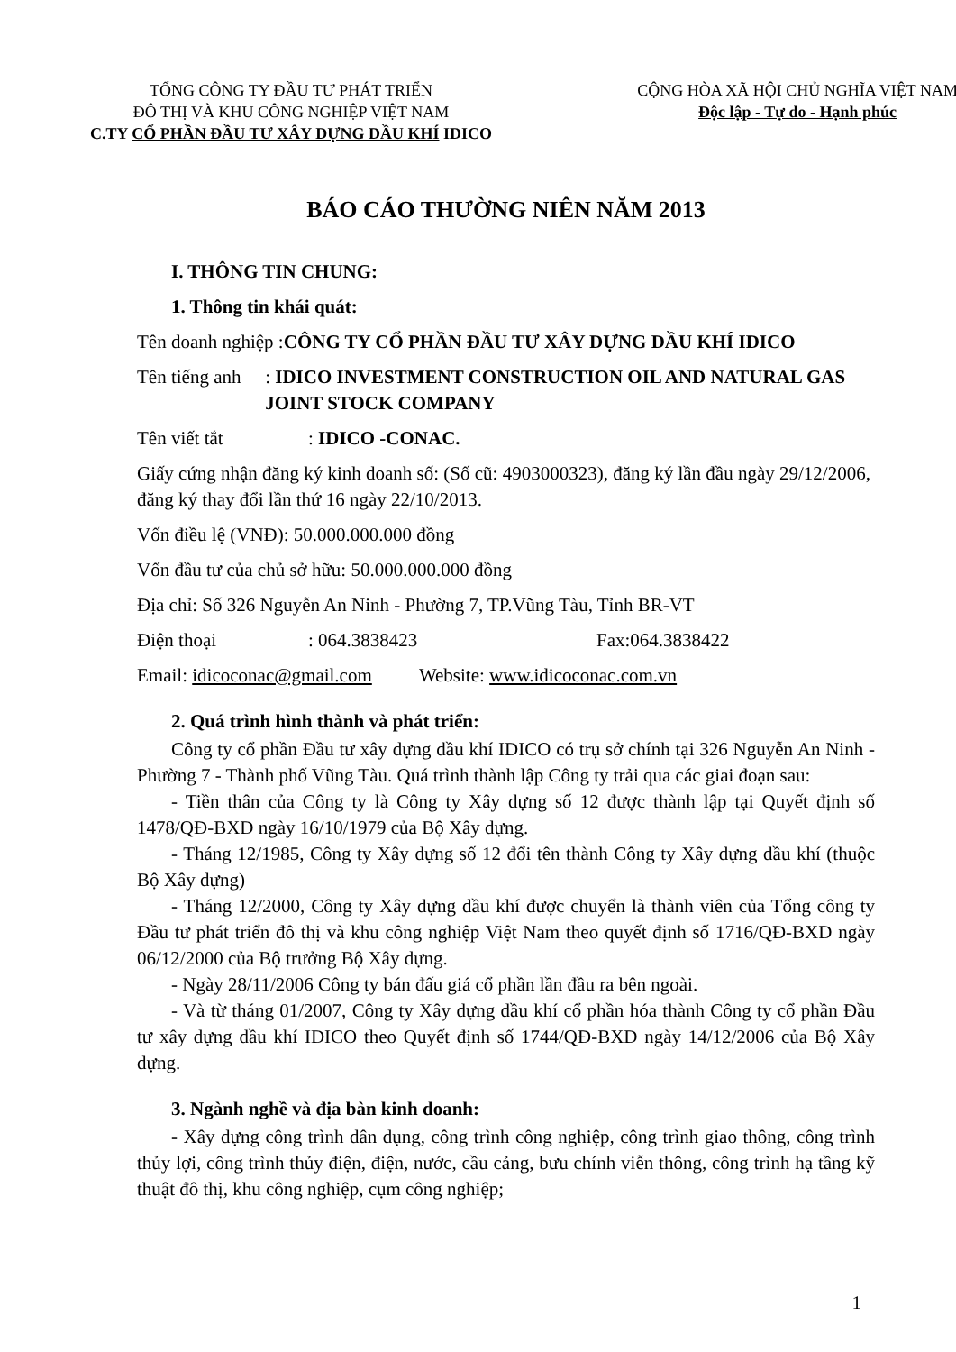TỔNG CÔNG TY ĐẦU TƯ PHÁT TRIỂN
ĐÔ THỊ VÀ KHU CÔNG NGHIỆP VIỆT NAM
C.TY CỔ PHẦN ĐẦU TƯ XÂY DỰNG DẦU KHÍ IDICO
CỘNG HÒA XÃ HỘI CHỦ NGHĨA VIỆT NAM
Độc lập - Tự do - Hạnh phúc
BÁO CÁO THƯỜNG NIÊN NĂM 2013
I. THÔNG TIN CHUNG:
1. Thông tin khái quát:
Tên doanh nghiệp :CÔNG TY CỔ PHẦN ĐẦU TƯ XÂY DỰNG DẦU KHÍ IDICO
Tên tiếng anh: IDICO INVESTMENT CONSTRUCTION OIL AND NATURAL GAS JOINT STOCK COMPANY
Tên viết tắt: IDICO -CONAC.
Giấy cứng nhận đăng ký kinh doanh số: (Số cũ: 4903000323), đăng ký lần đầu ngày 29/12/2006, đăng ký thay đổi lần thứ 16 ngày 22/10/2013.
Vốn điều lệ (VNĐ): 50.000.000.000 đồng
Vốn đầu tư của chủ sở hữu: 50.000.000.000 đồng
Địa chỉ: Số 326 Nguyễn An Ninh - Phường 7, TP.Vũng Tàu, Tỉnh BR-VT
Điện thoại: 064.3838423 Fax:064.3838422
Email: idicoconac@gmail.com Website: www.idicoconac.com.vn
2. Quá trình hình thành và phát triển:
Công ty cổ phần Đầu tư xây dựng dầu khí IDICO có trụ sở chính tại 326 Nguyễn An Ninh - Phường 7 - Thành phố Vũng Tàu. Quá trình thành lập Công ty trải qua các giai đoạn sau:
- Tiền thân của Công ty là Công ty Xây dựng số 12 được thành lập tại Quyết định số 1478/QĐ-BXD ngày 16/10/1979 của Bộ Xây dựng.
- Tháng 12/1985, Công ty Xây dựng số 12 đổi tên thành Công ty Xây dựng dầu khí (thuộc Bộ Xây dựng)
- Tháng 12/2000, Công ty Xây dựng dầu khí được chuyển là thành viên của Tổng công ty Đầu tư phát triển đô thị và khu công nghiệp Việt Nam theo quyết định số 1716/QĐ-BXD ngày 06/12/2000 của Bộ trưởng Bộ Xây dựng.
- Ngày 28/11/2006 Công ty bán đấu giá cổ phần lần đầu ra bên ngoài.
- Và từ tháng 01/2007, Công ty Xây dựng dầu khí cổ phần hóa thành Công ty cổ phần Đầu tư xây dựng dầu khí IDICO theo Quyết định số 1744/QĐ-BXD ngày 14/12/2006 của Bộ Xây dựng.
3. Ngành nghề và địa bàn kinh doanh:
- Xây dựng công trình dân dụng, công trình công nghiệp, công trình giao thông, công trình thủy lợi, công trình thủy điện, điện, nước, cầu cảng, bưu chính viễn thông, công trình hạ tầng kỹ thuật đô thị, khu công nghiệp, cụm công nghiệp;
1